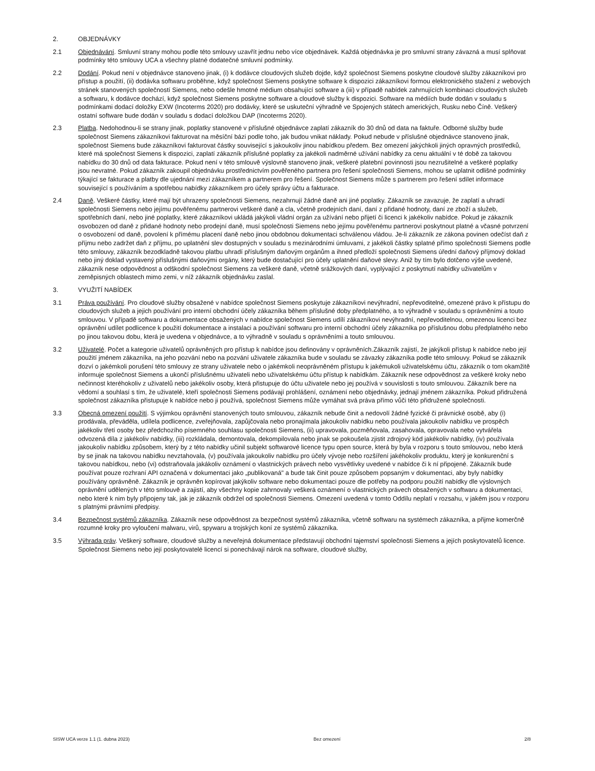2. OBJEDNÁVKY
2.1 Objednávání. Smluvní strany mohou podle této smlouvy uzavřít jednu nebo více objednávek. Každá objednávka je pro smluvní strany závazná a musí splňovat podmínky této smlouvy UCA a všechny platné dodatečné smluvní podmínky.
2.2 Dodání. Pokud není v objednávce stanoveno jinak, (i) k dodávce cloudových služeb dojde, když společnost Siemens poskytne cloudové služby zákazníkovi pro přístup a použití, (ii) dodávka softwaru proběhne, když společnost Siemens poskytne software k dispozici zákazníkovi formou elektronického stažení z webových stránek stanovených společností Siemens, nebo odešle hmotné médium obsahující software a (iii) v případě nabídek zahrnujících kombinaci cloudových služeb a softwaru, k dodávce dochází, když společnost Siemens poskytne software a cloudové služby k dispozici. Software na médiích bude dodán v souladu s podmínkami dodací doložky EXW (Incoterms 2020) pro dodávky, které se uskuteční výhradně ve Spojených státech amerických, Rusku nebo Číně. Veškerý ostatní software bude dodán v souladu s dodací doložkou DAP (Incoterms 2020).
2.3 Platba. Nedohodnou-li se strany jinak, poplatky stanovené v příslušné objednávce zaplatí zákazník do 30 dnů od data na faktuře. Odborné služby bude společnost Siemens zákazníkovi fakturovat na měsíční bázi podle toho, jak budou vnikat náklady. Pokud nebude v příslušné objednávce stanoveno jinak, společnost Siemens bude zákazníkovi fakturovat částky související s jakoukoliv jinou nabídkou předem. Bez omezení jakýchkoli jiných opravných prostředků, které má společnost Siemens k dispozici, zaplatí zákazník příslušné poplatky za jakékoli nadměrné užívání nabídky za cenu aktuální v té době za takovou nabídku do 30 dnů od data fakturace. Pokud není v této smlouvě výslovně stanoveno jinak, veškeré platební povinnosti jsou nezrušitelné a veškeré poplatky jsou nevratné. Pokud zákazník zakoupil objednávku prostřednictvím pověřeného partnera pro řešení společnosti Siemens, mohou se uplatnit odlišné podmínky týkající se fakturace a platby dle ujednání mezi zákazníkem a partnerem pro řešení. Společnost Siemens může s partnerem pro řešení sdílet informace související s používáním a spotřebou nabídky zákazníkem pro účely správy účtu a fakturace.
2.4 Daně. Veškeré částky, které mají být uhrazeny společnosti Siemens, nezahrnují žádné daně ani jiné poplatky. Zákazník se zavazuje, že zaplatí a uhradí společnosti Siemens nebo jejímu pověřenému partnerovi veškeré daně a cla, včetně prodejních daní, daní z přidané hodnoty, daní ze zboží a služeb, spotřebních daní, nebo jiné poplatky, které zákazníkovi ukládá jakýkoli vládní orgán za užívání nebo přijetí či licenci k jakékoliv nabídce. Pokud je zákazník osvobozen od daně z přidané hodnoty nebo prodejní daně, musí společnosti Siemens nebo jejímu pověřenému partnerovi poskytnout platné a včasné potvrzení o osvobození od daně, povolení k přímému placení daně nebo jinou obdobnou dokumentaci schválenou vládou. Je-li zákazník ze zákona povinen odečíst daň z příjmu nebo zadržet daň z příjmu, po uplatnění slev dostupných v souladu s mezinárodními úmluvami, z jakékoli částky splatné přímo společnosti Siemens podle této smlouvy, zákazník bezodkladně takovou platbu uhradí příslušným daňovým orgánům a ihned předloží společnosti Siemens úřední daňový příjmový doklad nebo jiný doklad vystavený příslušnými daňovými orgány, který bude dostačující pro účely uplatnění daňové slevy. Aniž by tím bylo dotčeno výše uvedené, zákazník nese odpovědnost a odškodní společnost Siemens za veškeré daně, včetně srážkových daní, vyplývající z poskytnutí nabídky uživatelům v zeměpisných oblastech mimo zemi, v níž zákazník objednávku zaslal.
3. VYUŽITÍ NABÍDEK
3.1 Práva používání. Pro cloudové služby obsažené v nabídce společnost Siemens poskytuje zákazníkovi nevýhradní, nepřevoditelné, omezené právo k přístupu do cloudových služeb a jejich používání pro interní obchodní účely zákazníka během příslušné doby předplatného, a to výhradně v souladu s oprávněními a touto smlouvou. V případě softwaru a dokumentace obsažených v nabídce společnost Siemens udílí zákazníkovi nevýhradní, nepřevoditelnou, omezenou licenci bez oprávnění udílet podlicence k použití dokumentace a instalaci a používání softwaru pro interní obchodní účely zákazníka po příslušnou dobu předplatného nebo po jinou takovou dobu, která je uvedena v objednávce, a to výhradně v souladu s oprávněními a touto smlouvou.
3.2 Uživatelé. Počet a kategorie uživatelů oprávněných pro přístup k nabídce jsou definovány v oprávněních.Zákazník zajistí, že jakýkoli přístup k nabídce nebo její použití jménem zákazníka, na jeho pozvání nebo na pozvání uživatele zákazníka bude v souladu se závazky zákazníka podle této smlouvy. Pokud se zákazník dozví o jakémkoli porušení této smlouvy ze strany uživatele nebo o jakémkoli neoprávněném přístupu k jakémukoli uživatelskému účtu, zákazník o tom okamžitě informuje společnost Siemens a ukončí příslušnému uživateli nebo uživatelskému účtu přístup k nabídkám. Zákazník nese odpovědnost za veškeré kroky nebo nečinnost kteréhokoliv z uživatelů nebo jakékoliv osoby, která přistupuje do účtu uživatele nebo jej používá v souvislosti s touto smlouvou. Zákazník bere na vědomí a souhlasí s tím, že uživatelé, kteří společnosti Siemens podávají prohlášení, oznámení nebo objednávky, jednají jménem zákazníka. Pokud přidružená společnost zákazníka přistupuje k nabídce nebo ji používá, společnost Siemens může vymáhat svá práva přímo vůči této přidružené společnosti.
3.3 Obecná omezení použití. S výjimkou oprávnění stanovených touto smlouvou, zákazník nebude činit a nedovolí žádné fyzické či právnické osobě, aby (i) prodávala, převáděla, udílela podlicence, zveřejňovala, zapůjčovala nebo pronajímala jakoukoliv nabídku nebo používala jakoukoliv nabídku ve prospěch jakékoliv třetí osoby bez předchozího písemného souhlasu společnosti Siemens, (ii) upravovala, pozměňovala, zasahovala, opravovala nebo vytvářela odvozená díla z jakékoliv nabídky, (iii) rozkládala, demontovala, dekompilovala nebo jinak se pokoušela zjistit zdrojový kód jakékoliv nabídky, (iv) používala jakoukoliv nabídku způsobem, který by z této nabídky učinil subjekt softwarové licence typu open source, která by byla v rozporu s touto smlouvou, nebo která by se jinak na takovou nabídku nevztahovala, (v) používala jakoukoliv nabídku pro účely vývoje nebo rozšíření jakéhokoliv produktu, který je konkurenční s takovou nabídkou, nebo (vi) odstraňovala jakákoliv oznámení o vlastnických právech nebo vysvětlivky uvedené v nabídce či k ní připojené. Zákazník bude používat pouze rozhraní API označená v dokumentaci jako „publikovaná" a bude tak činit pouze způsobem popsaným v dokumentaci, aby byly nabídky používány oprávněně. Zákazník je oprávněn kopírovat jakýkoliv software nebo dokumentaci pouze dle potřeby na podporu použití nabídky dle výslovných oprávnění udělených v této smlouvě a zajistí, aby všechny kopie zahrnovaly veškerá oznámení o vlastnických právech obsažených v softwaru a dokumentaci, nebo které k nim byly připojeny tak, jak je zákazník obdržel od společnosti Siemens. Omezení uvedená v tomto Oddílu neplatí v rozsahu, v jakém jsou v rozporu s platnými právními předpisy.
3.4 Bezpečnost systémů zákazníka. Zákazník nese odpovědnost za bezpečnost systémů zákazníka, včetně softwaru na systémech zákazníka, a přijme komerčně rozumné kroky pro vyloučení malwaru, virů, spywaru a trojských koní ze systémů zákazníka.
3.5 Výhrada práv. Veškerý software, cloudové služby a neveřejná dokumentace představují obchodní tajemství společnosti Siemens a jejích poskytovatelů licence. Společnost Siemens nebo její poskytovatelé licencí si ponechávají nárok na software, cloudové služby,
SISW UCA verze 1.1 (1. dubna 2023) Bez omezení 2/8